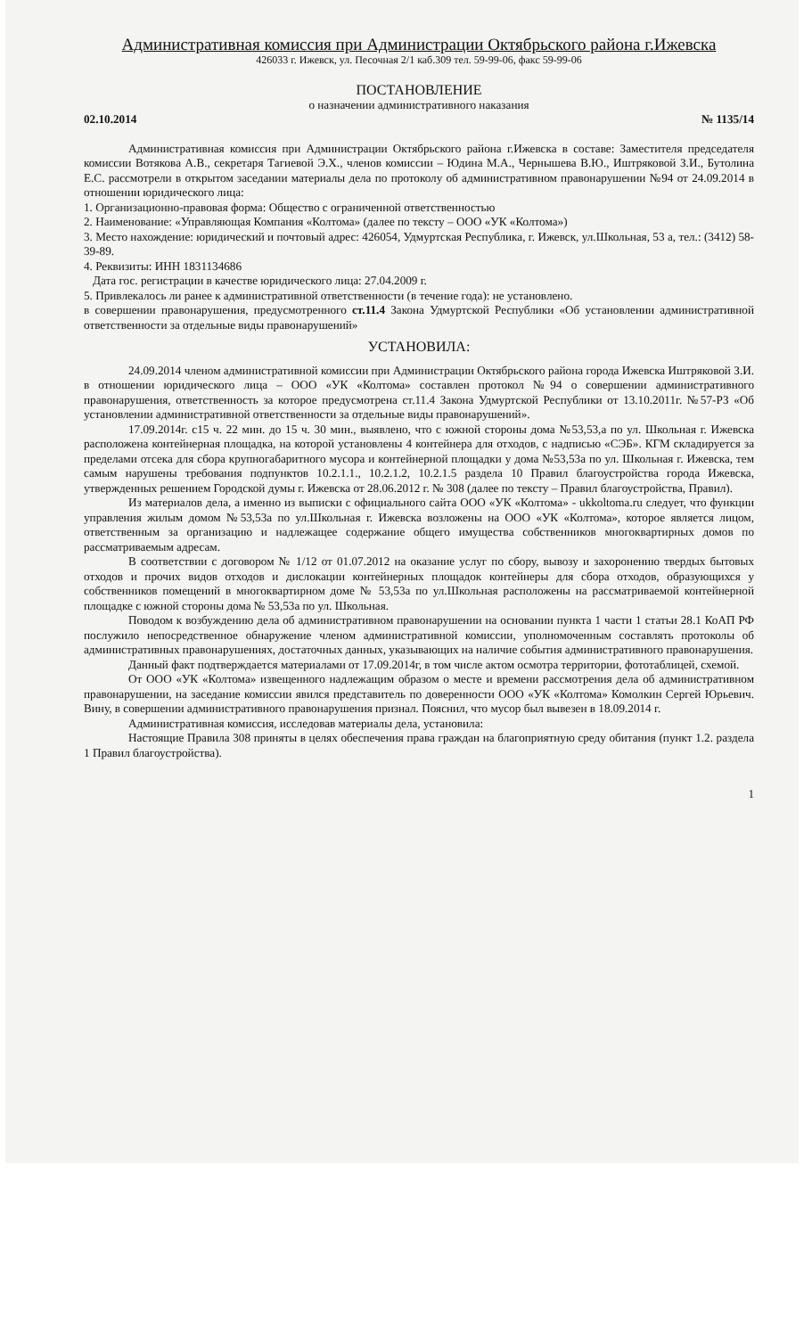Административная комиссия при Администрации Октябрьского района г.Ижевска
426033 г. Ижевск, ул. Песочная 2/1 каб.309 тел. 59-99-06, факс 59-99-06
ПОСТАНОВЛЕНИЕ
о назначении административного наказания
02.10.2014 № 1135/14
Административная комиссия при Администрации Октябрьского района г.Ижевска в составе: Заместителя председателя комиссии Вотякова А.В., секретаря Тагиевой Э.Х., членов комиссии – Юдина М.А., Чернышева В.Ю., Иштряковой З.И., Бутолина Е.С. рассмотрели в открытом заседании материалы дела по протоколу об административном правонарушении №94 от 24.09.2014 в отношении юридического лица:
1. Организационно-правовая форма: Общество с ограниченной ответственностью
2. Наименование: «Управляющая Компания «Колтома» (далее по тексту – ООО «УК «Колтома»)
3. Место нахождение: юридический и почтовый адрес: 426054, Удмуртская Республика, г. Ижевск, ул.Школьная, 53 а, тел.: (3412) 58-39-89.
4. Реквизиты: ИНН 1831134686
Дата гос. регистрации в качестве юридического лица: 27.04.2009 г.
5. Привлекалось ли ранее к административной ответственности (в течение года): не установлено.
в совершении правонарушения, предусмотренного ст.11.4 Закона Удмуртской Республики «Об установлении административной ответственности за отдельные виды правонарушений»
УСТАНОВИЛА:
24.09.2014 членом административной комиссии при Администрации Октябрьского района города Ижевска Иштряковой З.И. в отношении юридического лица – ООО «УК «Колтома» составлен протокол №94 о совершении административного правонарушения, ответственность за которое предусмотрена ст.11.4 Закона Удмуртской Республики от 13.10.2011г. №57-РЗ «Об установлении административной ответственности за отдельные виды правонарушений».
17.09.2014г. с15 ч. 22 мин. до 15 ч. 30 мин., выявлено, что с южной стороны дома №53,53,а по ул. Школьная г. Ижевска расположена контейнерная площадка, на которой установлены 4 контейнера для отходов, с надписью «СЭБ». КГМ складируется за пределами отсека для сбора крупногабаритного мусора и контейнерной площадки у дома №53,53а по ул. Школьная г. Ижевска, тем самым нарушены требования подпунктов 10.2.1.1., 10.2.1.2, 10.2.1.5 раздела 10 Правил благоустройства города Ижевска, утвержденных решением Городской думы г. Ижевска от 28.06.2012 г. № 308 (далее по тексту – Правил благоустройства, Правил).
Из материалов дела, а именно из выписки с официального сайта ООО «УК «Колтома» - ukkoltoma.ru следует, что функции управления жилым домом №53,53а по ул.Школьная г. Ижевска возложены на ООО «УК «Колтома», которое является лицом, ответственным за организацию и надлежащее содержание общего имущества собственников многоквартирных домов по рассматриваемым адресам.
В соответствии с договором № 1/12 от 01.07.2012 на оказание услуг по сбору, вывозу и захоронению твердых бытовых отходов и прочих видов отходов и дислокации контейнерных площадок контейнеры для сбора отходов, образующихся у собственников помещений в многоквартирном доме № 53,53а по ул.Школьная расположены на рассматриваемой контейнерной площадке с южной стороны дома № 53,53а по ул. Школьная.
Поводом к возбуждению дела об административном правонарушении на основании пункта 1 части 1 статьи 28.1 КоАП РФ послужило непосредственное обнаружение членом административной комиссии, уполномоченным составлять протоколы об административных правонарушениях, достаточных данных, указывающих на наличие события административного правонарушения.
Данный факт подтверждается материалами от 17.09.2014г, в том числе актом осмотра территории, фототаблицей, схемой.
От ООО «УК «Колтома» извещенного надлежащим образом о месте и времени рассмотрения дела об административном правонарушении, на заседание комиссии явился представитель по доверенности ООО «УК «Колтома» Комолкин Сергей Юрьевич. Вину, в совершении административного правонарушения признал. Пояснил, что мусор был вывезен в 18.09.2014 г.
Административная комиссия, исследовав материалы дела, установила:
Настоящие Правила 308 приняты в целях обеспечения права граждан на благоприятную среду обитания (пункт 1.2. раздела 1 Правил благоустройства).
1